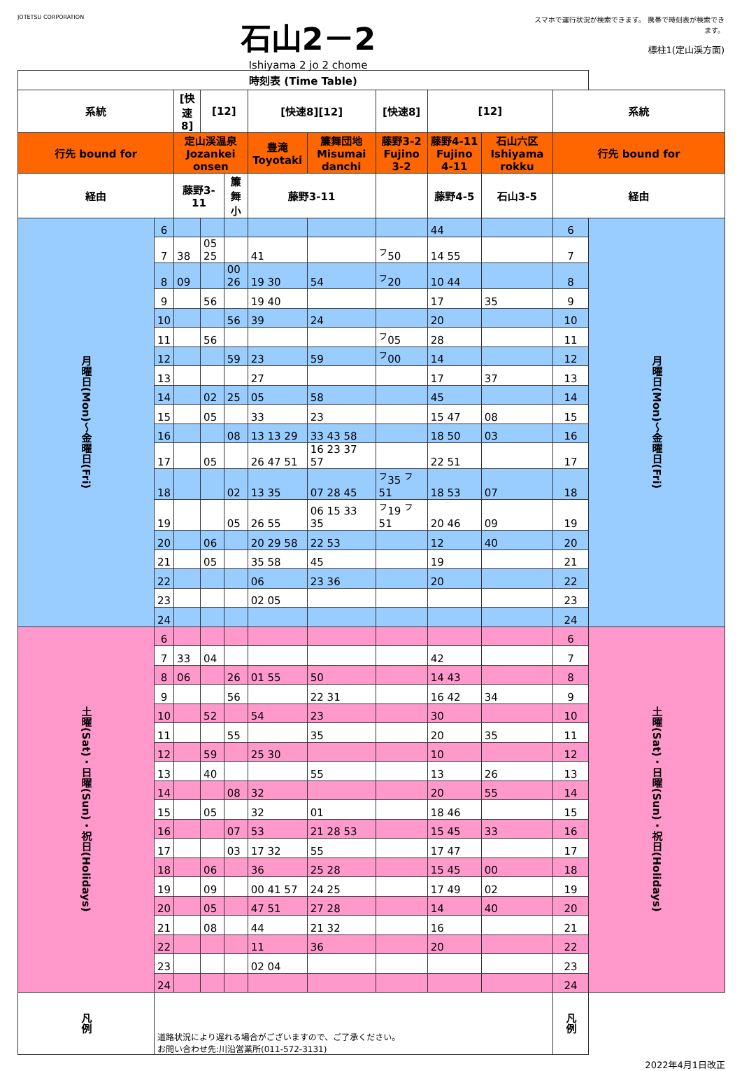JOTETSU CORPORATION
石山2－2
Ishiyama 2 jo 2 chome
スマホで運行状況が検索できます。 携帯で時刻表が検索できます。
標柱1(定山渓方面)
| 時刻表 (Time Table) | | | | | | | | | | | |
| --- | --- | --- | --- | --- | --- | --- | --- | --- | --- | --- | --- |
| 系統 | | [快速8] | [12] | | [快速8][12] | | [快速8] | [12] | | 系統 | |
| 行先 bound for | | 定山渓温泉 Jozankei onsen | | | 豊滝 Toyotaki | 簾舞団地 Misumai danchi | 藤野3-2 Fujino 3-2 | 藤野4-11 Fujino 4-11 | 石山六区 Ishiyama rokku | 行先 bound for | |
| 経由 | | 藤野3-11 | | 簾舞小 | 藤野3-11 | | | 藤野4-5 | 石山3-5 | 経由 | |
| 月曜日(Mon)～金曜日(Fri) | 6 | | | | | | | 44 | | 6 | 月曜日(Mon)～金曜日(Fri) |
| | 7 | 38 | 05 25 | | 41 | | <sup>フ</sup>50 | 14 55 | | 7 | |
| | 8 | 09 | | 00 26 | 19 30 | 54 | <sup>フ</sup>20 | 10 44 | | 8 | |
| | 9 | | 56 | | 19 40 | | | 17 | 35 | 9 | |
| | 10 | | | 56 | 39 | 24 | | 20 | | 10 | |
| | 11 | | 56 | | | | <sup>フ</sup>05 | 28 | | 11 | |
| | 12 | | | 59 | 23 | 59 | <sup>フ</sup>00 | 14 | | 12 | |
| | 13 | | | | 27 | | | 17 | 37 | 13 | |
| | 14 | | 02 | 25 | 05 | 58 | | 45 | | 14 | |
| | 15 | | 05 | | 33 | 23 | | 15 47 | 08 | 15 | |
| | 16 | | | 08 | 13 13 29 | 33 43 58 | | 18 50 | 03 | 16 | |
| | 17 | | 05 | | 26 47 51 | 16 23 37 57 | | 22 51 | | 17 | |
| | 18 | | | 02 | 13 35 | 07 28 45 | <sup>フ</sup>35 <sup>フ</sup>51 | 18 53 | 07 | 18 | |
| | 19 | | | 05 | 26 55 | 06 15 33 35 | <sup>フ</sup>19 <sup>フ</sup>51 | 20 46 | 09 | 19 | |
| | 20 | | 06 | | 20 29 58 | 22 53 | | 12 | 40 | 20 | |
| | 21 | | 05 | | 35 58 | 45 | | 19 | | 21 | |
| | 22 | | | | 06 | 23 36 | | 20 | | 22 | |
| | 23 | | | | 02 05 | | | | | 23 | |
| | 24 | | | | | | | | | 24 | |
| 土曜(Sat)・日曜(Sun)・祝日(Holidays) | 6 | | | | | | | | | 6 | 土曜(Sat)・日曜(Sun)・祝日(Holidays) |
| | 7 | 33 | 04 | | | | | 42 | | 7 | |
| | 8 | 06 | | 26 | 01 55 | 50 | | 14 43 | | 8 | |
| | 9 | | | 56 | | 22 31 | | 16 42 | 34 | 9 | |
| | 10 | | 52 | | 54 | 23 | | 30 | | 10 | |
| | 11 | | | 55 | | 35 | | 20 | 35 | 11 | |
| | 12 | | 59 | | 25 30 | | | 10 | | 12 | |
| | 13 | | 40 | | | 55 | | 13 | 26 | 13 | |
| | 14 | | | 08 | 32 | | | 20 | 55 | 14 | |
| | 15 | | 05 | | 32 | 01 | | 18 46 | | 15 | |
| | 16 | | | 07 | 53 | 21 28 53 | | 15 45 | 33 | 16 | |
| | 17 | | | 03 | 17 32 | 55 | | 17 47 | | 17 | |
| | 18 | | 06 | | 36 | 25 28 | | 15 45 | 00 | 18 | |
| | 19 | | 09 | | 00 41 57 | 24 25 | | 17 49 | 02 | 19 | |
| | 20 | | 05 | | 47 51 | 27 28 | | 14 | 40 | 20 | |
| | 21 | | 08 | | 44 | 21 32 | | 16 | | 21 | |
| | 22 | | | | 11 | 36 | | 20 | | 22 | |
| | 23 | | | | 02 04 | | | | | 23 | |
| | 24 | | | | | | | | | 24 | |
| 凡例 | 道路状況により遅れる場合がございますので、ご了承ください。 お問い合わせ先:川沿営業所(011-572-3131) | | | | | | | | | 凡例 | |
2022年4月1日改正